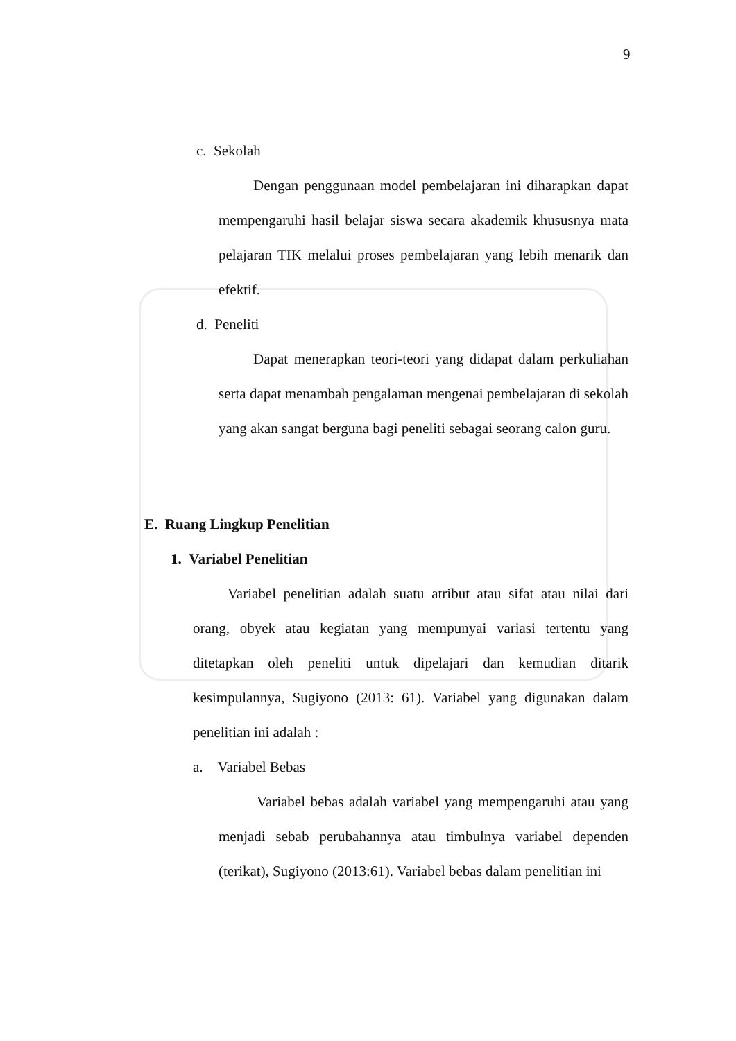9
c. Sekolah
Dengan penggunaan model pembelajaran ini diharapkan dapat mempengaruhi hasil belajar siswa secara akademik khususnya mata pelajaran TIK melalui proses pembelajaran yang lebih menarik dan efektif.
d. Peneliti
Dapat menerapkan teori-teori yang didapat dalam perkuliahan serta dapat menambah pengalaman mengenai pembelajaran di sekolah yang akan sangat berguna bagi peneliti sebagai seorang calon guru.
E. Ruang Lingkup Penelitian
1. Variabel Penelitian
Variabel penelitian adalah suatu atribut atau sifat atau nilai dari orang, obyek atau kegiatan yang mempunyai variasi tertentu yang ditetapkan oleh peneliti untuk dipelajari dan kemudian ditarik kesimpulannya, Sugiyono (2013: 61). Variabel yang digunakan dalam penelitian ini adalah :
a. Variabel Bebas
Variabel bebas adalah variabel yang mempengaruhi atau yang menjadi sebab perubahannya atau timbulnya variabel dependen (terikat), Sugiyono (2013:61). Variabel bebas dalam penelitian ini